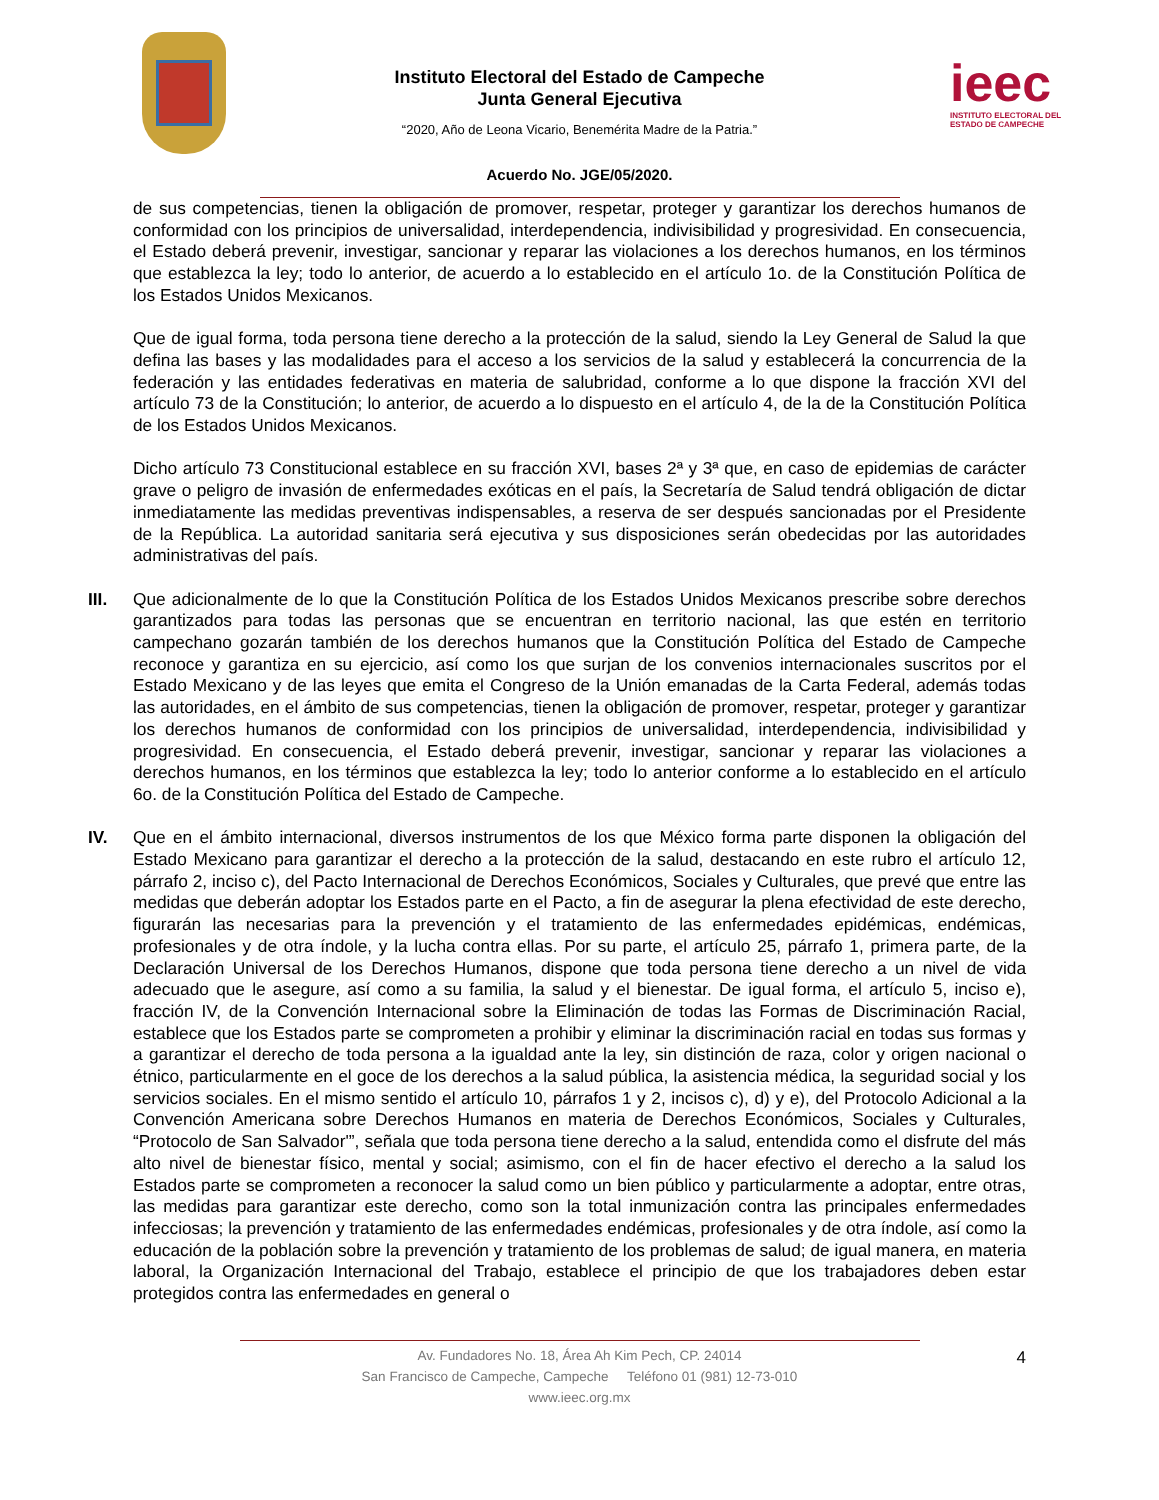Instituto Electoral del Estado de Campeche
Junta General Ejecutiva
“2020, Año de Leona Vicario, Benemérita Madre de la Patria.”
ieec
INSTITUTO ELECTORAL DEL
ESTADO DE CAMPECHE
Acuerdo No. JGE/05/2020.
de sus competencias, tienen la obligación de promover, respetar, proteger y garantizar los derechos humanos de conformidad con los principios de universalidad, interdependencia, indivisibilidad y progresividad. En consecuencia, el Estado deberá prevenir, investigar, sancionar y reparar las violaciones a los derechos humanos, en los términos que establezca la ley; todo lo anterior, de acuerdo a lo establecido en el artículo 1o. de la Constitución Política de los Estados Unidos Mexicanos.
Que de igual forma, toda persona tiene derecho a la protección de la salud, siendo la Ley General de Salud la que defina las bases y las modalidades para el acceso a los servicios de la salud y establecerá la concurrencia de la federación y las entidades federativas en materia de salubridad, conforme a lo que dispone la fracción XVI del artículo 73 de la Constitución; lo anterior, de acuerdo a lo dispuesto en el artículo 4, de la de la Constitución Política de los Estados Unidos Mexicanos.
Dicho artículo 73 Constitucional establece en su fracción XVI, bases 2ª y 3ª que, en caso de epidemias de carácter grave o peligro de invasión de enfermedades exóticas en el país, la Secretaría de Salud tendrá obligación de dictar inmediatamente las medidas preventivas indispensables, a reserva de ser después sancionadas por el Presidente de la República. La autoridad sanitaria será ejecutiva y sus disposiciones serán obedecidas por las autoridades administrativas del país.
III. Que adicionalmente de lo que la Constitución Política de los Estados Unidos Mexicanos prescribe sobre derechos garantizados para todas las personas que se encuentran en territorio nacional, las que estén en territorio campechano gozarán también de los derechos humanos que la Constitución Política del Estado de Campeche reconoce y garantiza en su ejercicio, así como los que surjan de los convenios internacionales suscritos por el Estado Mexicano y de las leyes que emita el Congreso de la Unión emanadas de la Carta Federal, además todas las autoridades, en el ámbito de sus competencias, tienen la obligación de promover, respetar, proteger y garantizar los derechos humanos de conformidad con los principios de universalidad, interdependencia, indivisibilidad y progresividad. En consecuencia, el Estado deberá prevenir, investigar, sancionar y reparar las violaciones a derechos humanos, en los términos que establezca la ley; todo lo anterior conforme a lo establecido en el artículo 6o. de la Constitución Política del Estado de Campeche.
IV. Que en el ámbito internacional, diversos instrumentos de los que México forma parte disponen la obligación del Estado Mexicano para garantizar el derecho a la protección de la salud, destacando en este rubro el artículo 12, párrafo 2, inciso c), del Pacto Internacional de Derechos Económicos, Sociales y Culturales, que prevé que entre las medidas que deberán adoptar los Estados parte en el Pacto, a fin de asegurar la plena efectividad de este derecho, figurarán las necesarias para la prevención y el tratamiento de las enfermedades epidémicas, endémicas, profesionales y de otra índole, y la lucha contra ellas. Por su parte, el artículo 25, párrafo 1, primera parte, de la Declaración Universal de los Derechos Humanos, dispone que toda persona tiene derecho a un nivel de vida adecuado que le asegure, así como a su familia, la salud y el bienestar. De igual forma, el artículo 5, inciso e), fracción IV, de la Convención Internacional sobre la Eliminación de todas las Formas de Discriminación Racial, establece que los Estados parte se comprometen a prohibir y eliminar la discriminación racial en todas sus formas y a garantizar el derecho de toda persona a la igualdad ante la ley, sin distinción de raza, color y origen nacional o étnico, particularmente en el goce de los derechos a la salud pública, la asistencia médica, la seguridad social y los servicios sociales. En el mismo sentido el artículo 10, párrafos 1 y 2, incisos c), d) y e), del Protocolo Adicional a la Convención Americana sobre Derechos Humanos en materia de Derechos Económicos, Sociales y Culturales, “Protocolo de San Salvador'”, señala que toda persona tiene derecho a la salud, entendida como el disfrute del más alto nivel de bienestar físico, mental y social; asimismo, con el fin de hacer efectivo el derecho a la salud los Estados parte se comprometen a reconocer la salud como un bien público y particularmente a adoptar, entre otras, las medidas para garantizar este derecho, como son la total inmunización contra las principales enfermedades infecciosas; la prevención y tratamiento de las enfermedades endémicas, profesionales y de otra índole, así como la educación de la población sobre la prevención y tratamiento de los problemas de salud; de igual manera, en materia laboral, la Organización Internacional del Trabajo, establece el principio de que los trabajadores deben estar protegidos contra las enfermedades en general o
4
Av. Fundadores No. 18, Área Ah Kim Pech, CP. 24014
San Francisco de Campeche, Campeche Teléfono 01 (981) 12-73-010
www.ieec.org.mx